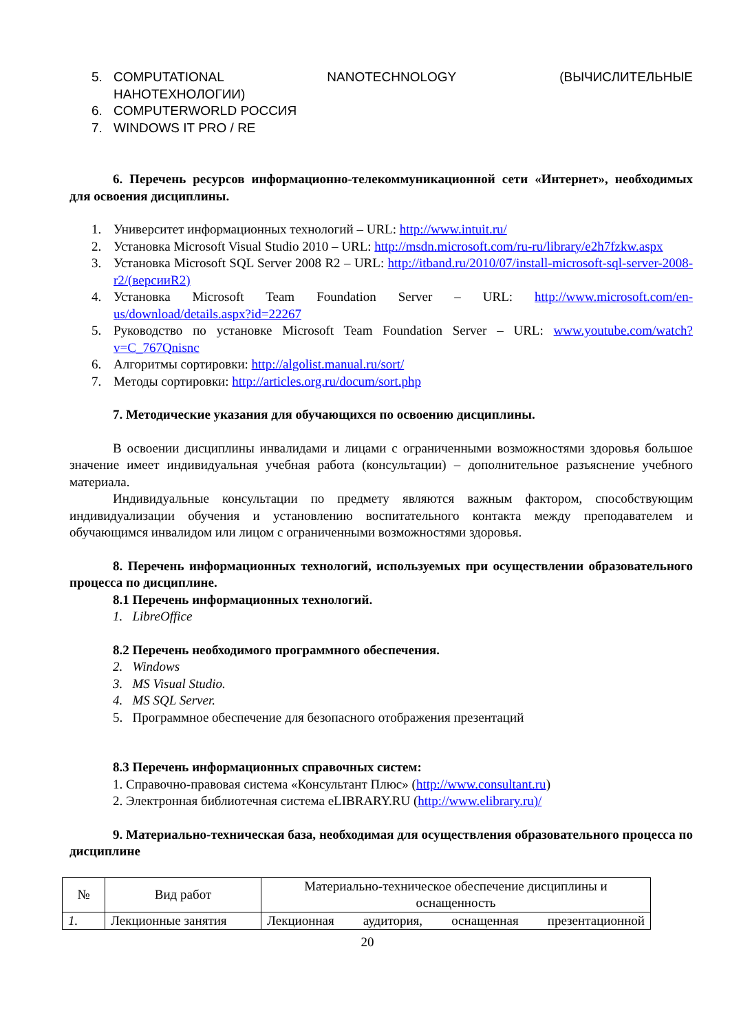5. COMPUTATIONAL NANOTECHNOLOGY (ВЫЧИСЛИТЕЛЬНЫЕ
НАНОТЕХНОЛОГИИ)
6. COMPUTERWORLD РОССИЯ
7. WINDOWS IT PRO / RE
6. Перечень ресурсов информационно-телекоммуникационной сети «Интернет», необходимых для освоения дисциплины.
1. Университет информационных технологий – URL: http://www.intuit.ru/
2. Установка Microsoft Visual Studio 2010 – URL: http://msdn.microsoft.com/ru-ru/library/e2h7fzkw.aspx
3. Установка Microsoft SQL Server 2008 R2 – URL: http://itband.ru/2010/07/install-microsoft-sql-server-2008-r2/(версииR2)
4. Установка Microsoft Team Foundation Server – URL: http://www.microsoft.com/en-us/download/details.aspx?id=22267
5. Руководство по установке Microsoft Team Foundation Server – URL: www.youtube.com/watch?v=C_767Qnisnc
6. Алгоритмы сортировки: http://algolist.manual.ru/sort/
7. Методы сортировки: http://articles.org.ru/docum/sort.php
7. Методические указания для обучающихся по освоению дисциплины.
В освоении дисциплины инвалидами и лицами с ограниченными возможностями здоровья большое значение имеет индивидуальная учебная работа (консультации) – дополнительное разъяснение учебного материала.
Индивидуальные консультации по предмету являются важным фактором, способствующим индивидуализации обучения и установлению воспитательного контакта между преподавателем и обучающимся инвалидом или лицом с ограниченными возможностями здоровья.
8. Перечень информационных технологий, используемых при осуществлении образовательного процесса по дисциплине.
8.1 Перечень информационных технологий.
1. LibreOffice
8.2 Перечень необходимого программного обеспечения.
2. Windows
3. MS Visual Studio.
4. MS SQL Server.
5. Программное обеспечение для безопасного отображения презентаций
8.3 Перечень информационных справочных систем:
1. Справочно-правовая система «Консультант Плюс» (http://www.consultant.ru)
2. Электронная библиотечная система eLIBRARY.RU (http://www.elibrary.ru)/
9. Материально-техническая база, необходимая для осуществления образовательного процесса по дисциплине
| № | Вид работ | Материально-техническое обеспечение дисциплины и оснащенность |
| --- | --- | --- |
| 1. | Лекционные занятия | Лекционная аудитория, оснащенная презентационной |
20